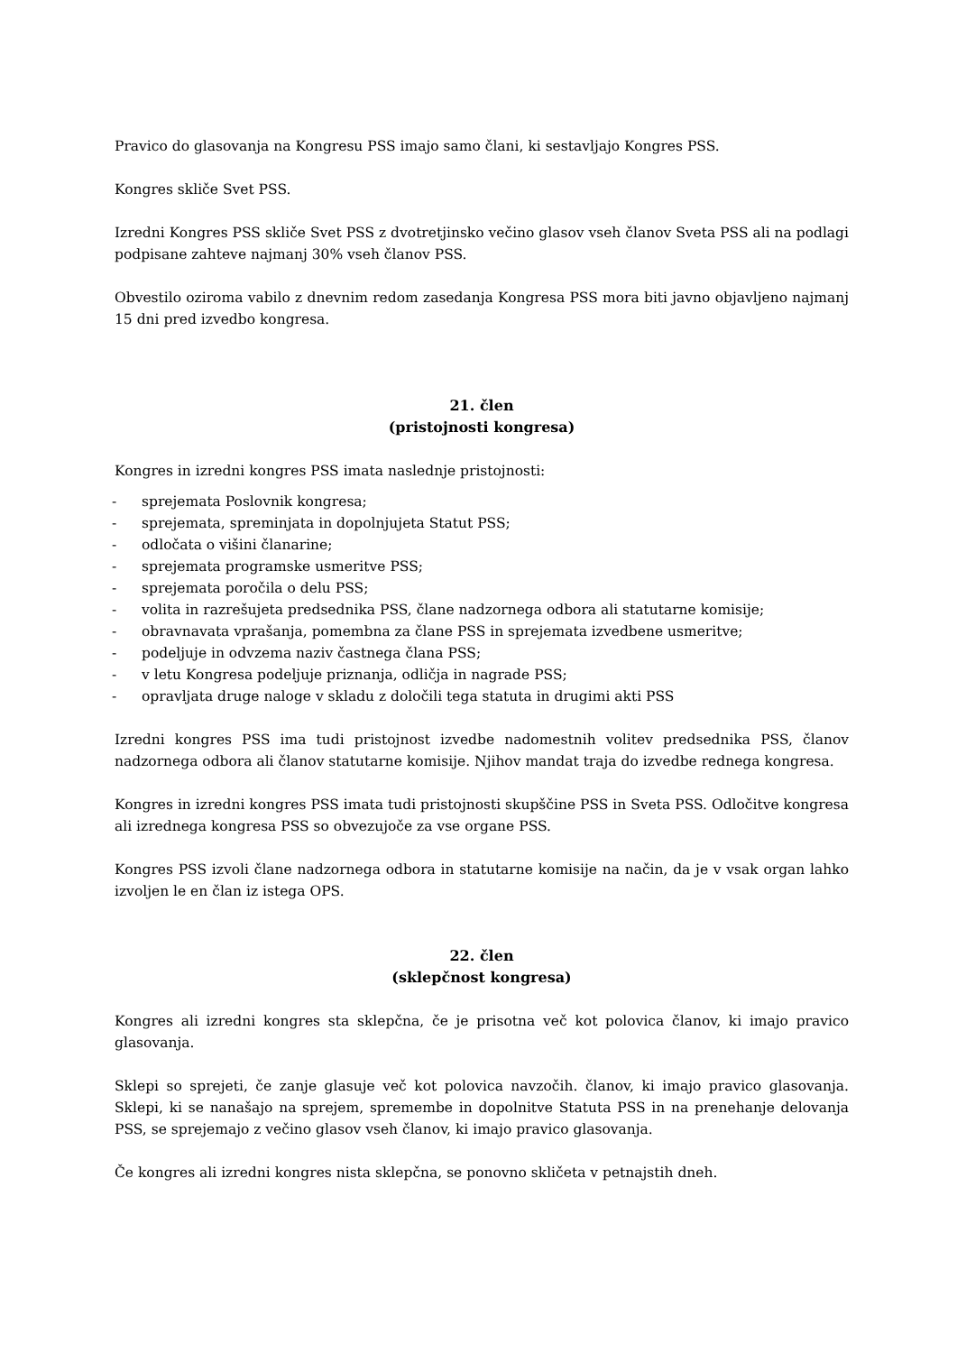Pravico do glasovanja na Kongresu PSS imajo samo člani, ki sestavljajo Kongres PSS.
Kongres skliče Svet PSS.
Izredni Kongres PSS skliče Svet PSS z dvotretjinsko večino glasov vseh članov Sveta PSS ali na podlagi podpisane zahteve najmanj 30% vseh članov PSS.
Obvestilo oziroma vabilo z dnevnim redom zasedanja Kongresa PSS mora biti javno objavljeno najmanj 15 dni pred izvedbo kongresa.
21. člen
(pristojnosti kongresa)
Kongres in izredni kongres PSS imata naslednje pristojnosti:
- sprejemata Poslovnik kongresa;
- sprejemata, spreminjata in dopolnjujeta Statut PSS;
- odločata o višini članarine;
- sprejemata programske usmeritve PSS;
- sprejemata poročila o delu PSS;
- volita in razrešujeta predsednika PSS, člane nadzornega odbora ali statutarne komisije;
- obravnavata vprašanja, pomembna za člane PSS in sprejemata izvedbene usmeritve;
- podeljuje in odvzema naziv častnega člana PSS;
- v letu Kongresa podeljuje priznanja, odličja in nagrade PSS;
- opravljata druge naloge v skladu z določili tega statuta in drugimi akti PSS
Izredni kongres PSS ima tudi pristojnost izvedbe nadomestnih volitev predsednika PSS, članov nadzornega odbora ali članov statutarne komisije. Njihov mandat traja do izvedbe rednega kongresa.
Kongres in izredni kongres PSS imata tudi pristojnosti skupščine PSS in Sveta PSS. Odločitve kongresa ali izrednega kongresa PSS so obvezujoče za vse organe PSS.
Kongres PSS izvoli člane nadzornega odbora in statutarne komisije na način, da je v vsak organ lahko izvoljen le en član iz istega OPS.
22. člen
(sklepčnost kongresa)
Kongres ali izredni kongres sta sklepčna, če je prisotna več kot polovica članov, ki imajo pravico glasovanja.
Sklepi so sprejeti, če zanje glasuje več kot polovica navzočih. članov, ki imajo pravico glasovanja. Sklepi, ki se nanašajo na sprejem, spremembe in dopolnitve Statuta PSS in na prenehanje delovanja PSS, se sprejemajo z večino glasov vseh članov, ki imajo pravico glasovanja.
Če kongres ali izredni kongres nista sklepčna, se ponovno skličeta v petnajstih dneh.